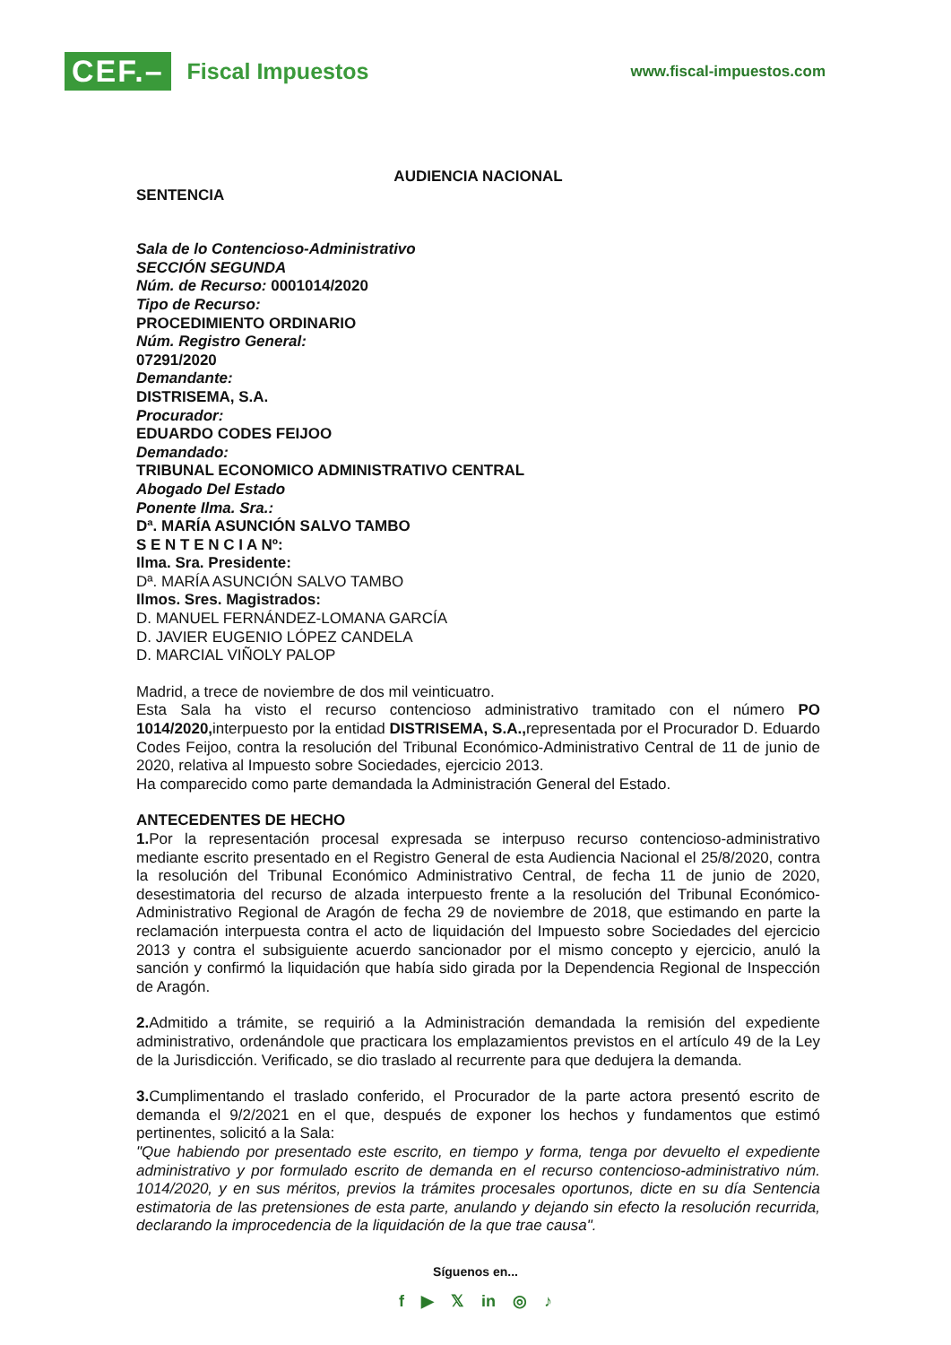CEF.– Fiscal Impuestos
www.fiscal-impuestos.com
AUDIENCIA NACIONAL
SENTENCIA
Sala de lo Contencioso-Administrativo
SECCIÓN SEGUNDA
Núm. de Recurso: 0001014/2020
Tipo de Recurso:
PROCEDIMIENTO ORDINARIO
Núm. Registro General:
07291/2020
Demandante:
DISTRISEMA, S.A.
Procurador:
EDUARDO CODES FEIJOO
Demandado:
TRIBUNAL ECONOMICO ADMINISTRATIVO CENTRAL
Abogado Del Estado
Ponente Ilma. Sra.:
Dª. MARÍA ASUNCIÓN SALVO TAMBO
S E N T E N C I A Nº:
Ilma. Sra. Presidente:
Dª. MARÍA ASUNCIÓN SALVO TAMBO
Ilmos. Sres. Magistrados:
D. MANUEL FERNÁNDEZ-LOMANA GARCÍA
D. JAVIER EUGENIO LÓPEZ CANDELA
D. MARCIAL VIÑOLY PALOP
Madrid, a trece de noviembre de dos mil veinticuatro.
Esta Sala ha visto el recurso contencioso administrativo tramitado con el número PO 1014/2020, interpuesto por la entidad DISTRISEMA, S.A., representada por el Procurador D. Eduardo Codes Feijoo, contra la resolución del Tribunal Económico-Administrativo Central de 11 de junio de 2020, relativa al Impuesto sobre Sociedades, ejercicio 2013.
Ha comparecido como parte demandada la Administración General del Estado.
ANTECEDENTES DE HECHO
1. Por la representación procesal expresada se interpuso recurso contencioso-administrativo mediante escrito presentado en el Registro General de esta Audiencia Nacional el 25/8/2020, contra la resolución del Tribunal Económico Administrativo Central, de fecha 11 de junio de 2020, desestimatoria del recurso de alzada interpuesto frente a la resolución del Tribunal Económico-Administrativo Regional de Aragón de fecha 29 de noviembre de 2018, que estimando en parte la reclamación interpuesta contra el acto de liquidación del Impuesto sobre Sociedades del ejercicio 2013 y contra el subsiguiente acuerdo sancionador por el mismo concepto y ejercicio, anuló la sanción y confirmó la liquidación que había sido girada por la Dependencia Regional de Inspección de Aragón.
2. Admitido a trámite, se requirió a la Administración demandada la remisión del expediente administrativo, ordenándole que practicara los emplazamientos previstos en el artículo 49 de la Ley de la Jurisdicción. Verificado, se dio traslado al recurrente para que dedujera la demanda.
3. Cumplimentando el traslado conferido, el Procurador de la parte actora presentó escrito de demanda el 9/2/2021 en el que, después de exponer los hechos y fundamentos que estimó pertinentes, solicitó a la Sala:
"Que habiendo por presentado este escrito, en tiempo y forma, tenga por devuelto el expediente administrativo y por formulado escrito de demanda en el recurso contencioso-administrativo núm. 1014/2020, y en sus méritos, previos la trámites procesales oportunos, dicte en su día Sentencia estimatoria de las pretensiones de esta parte, anulando y dejando sin efecto la resolución recurrida, declarando la improcedencia de la liquidación de la que trae causa".
Síguenos en...
f ▶ 𝕏 in ◎ ♪